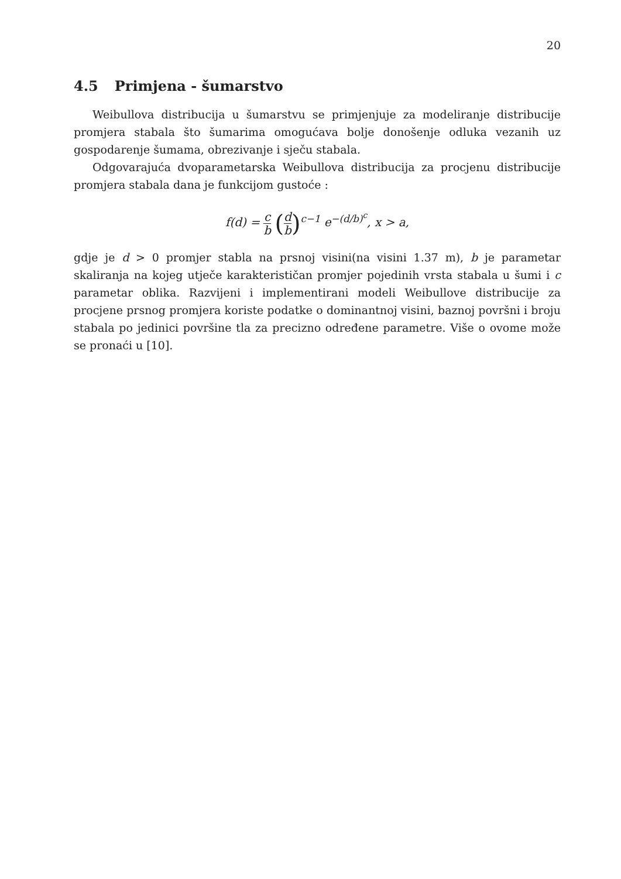20
4.5 Primjena - šumarstvo
Weibullova distribucija u šumarstvu se primjenjuje za modeliranje distribucije promjera stabala što šumarima omogućava bolje donošenje odluka vezanih uz gospodarenje šumama, obrezivanje i sječu stabala.
Odgovarajuća dvoparametarska Weibullova distribucija za procjenu distribucije promjera stabala dana je funkcijom gustoće :
f(d) = c b (d b)<sup>c−1</sup> e<sup>−(d/b)<sup>c</sup></sup>, x > a,
gdje je d > 0 promjer stabla na prsnoj visini(na visini 1.37 m), b je parametar skaliranja na kojeg utječe karakterističan promjer pojedinih vrsta stabala u šumi i c parametar oblika. Razvijeni i implementirani modeli Weibullove distribucije za procjene prsnog promjera koriste podatke o dominantnoj visini, baznoj površni i broju stabala po jedinici površine tla za precizno određene parametre. Više o ovome može se pronaći u [10].